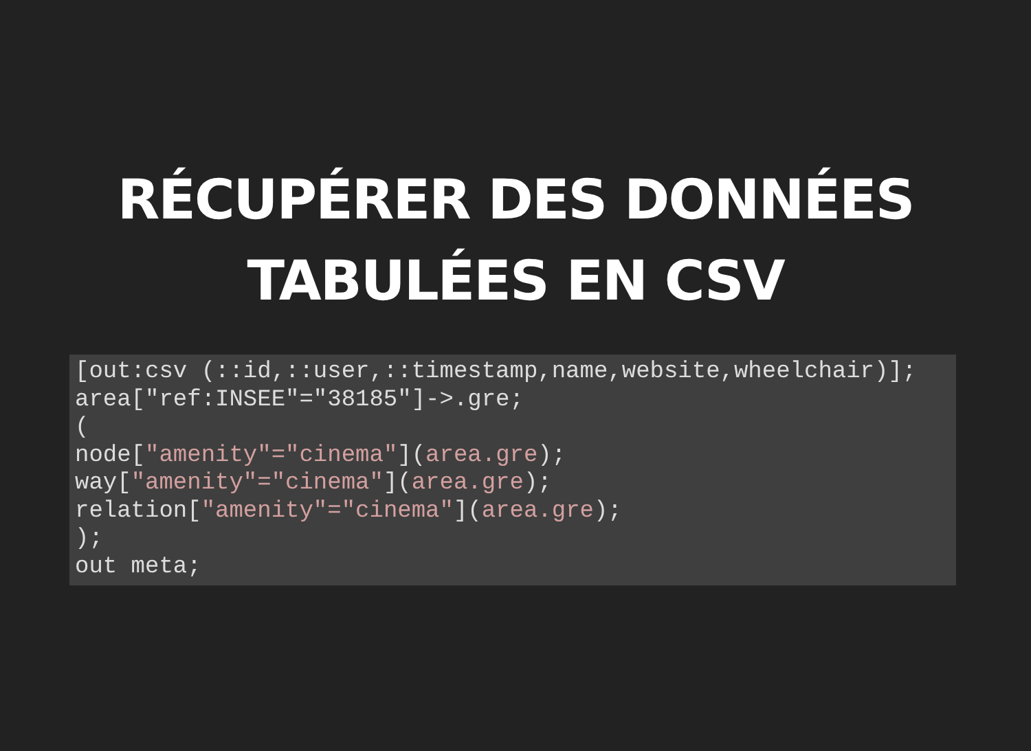RÉCUPÉRER DES DONNÉES
TABULÉES EN CSV
[out:csv (::id,::user,::timestamp,name,website,wheelchair)];
area["ref:INSEE"="38185"]->.gre;
(
node["amenity"="cinema"](area.gre);
way["amenity"="cinema"](area.gre);
relation["amenity"="cinema"](area.gre);
);
out meta;